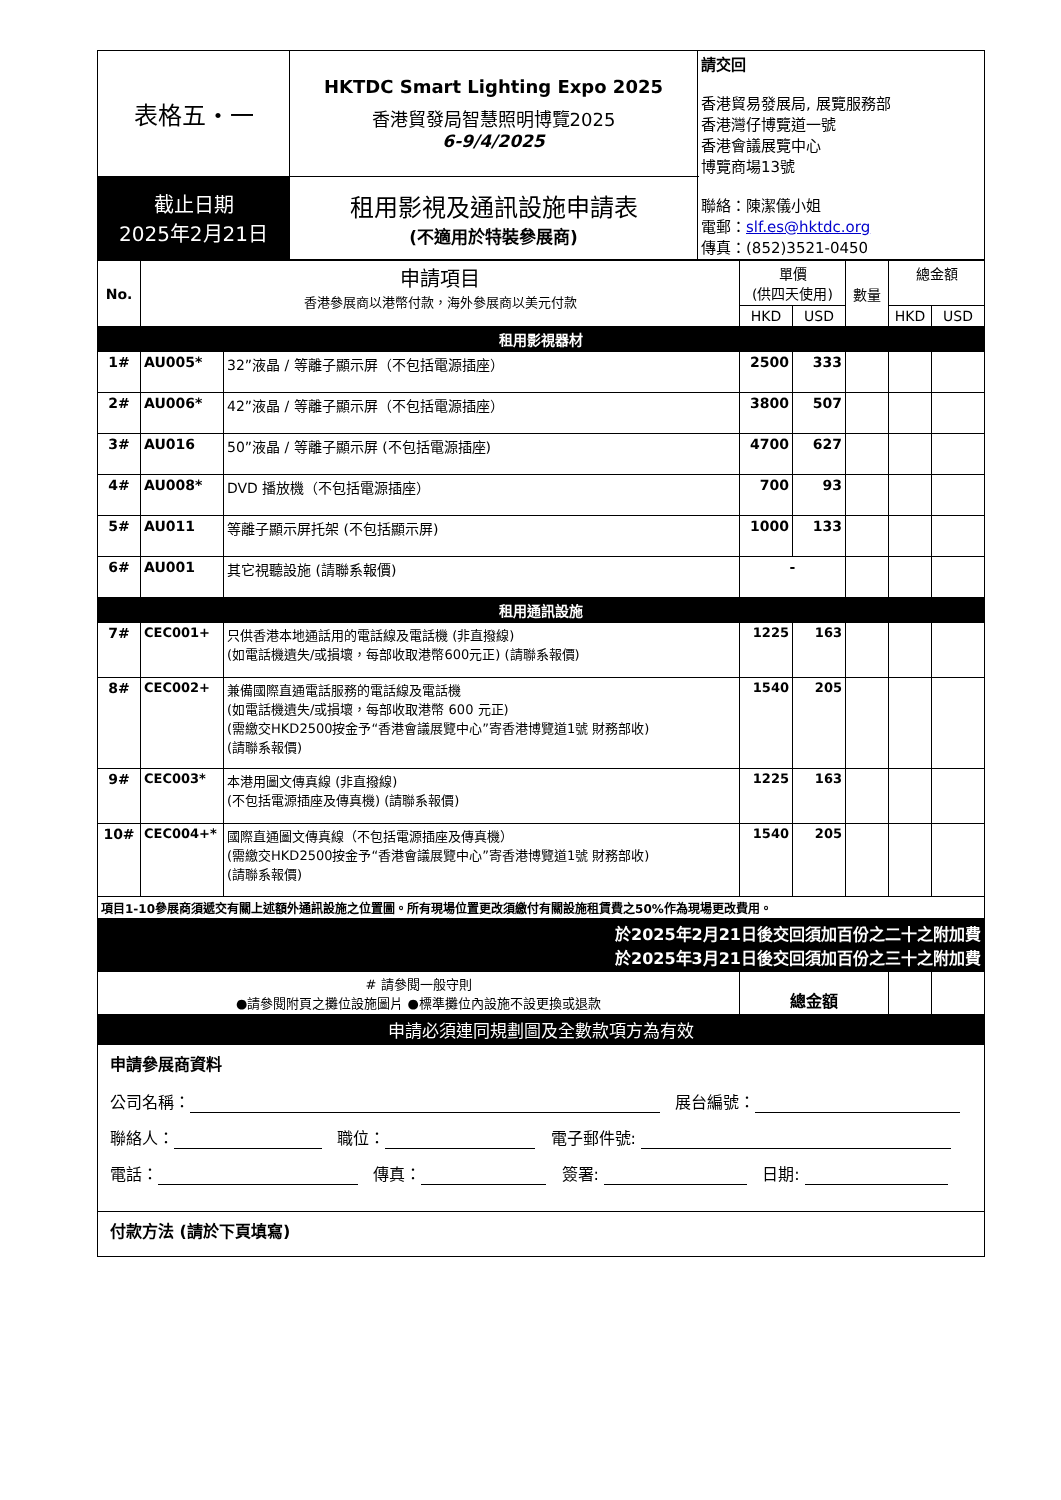| 表格五・一 | HKTDC Smart Lighting Expo 2025 香港貿發局智慧照明博覽2025 6-9/4/2025 | 請交回 香港貿易發展局, 展覽服務部 香港灣仔博覽道一號 香港會議展覽中心 博覽商場13號 聯絡：陳潔儀小姐 電郵： slf.es@hktdc.org 傳真：(852)3521-0450 |
| 截止日期 2025年2月21日 | 租用影視及通訊設施申請表 (不適用於特裝參展商) | |
| No. | 申請項目 香港參展商以港幣付款，海外參展商以美元付款 | | 單價 (供四天使用) | | 數量 | 總金額 | |
| --- | --- | --- | --- | --- | --- | --- | --- |
| | | | HKD | USD | | HKD | USD |
| 租用影視器材 | | | | | | | |
| 1# | AU005* | 32”液晶 / 等離子顯示屏（不包括電源插座） | 2500 | 333 | | | |
| 2# | AU006* | 42”液晶 / 等離子顯示屏（不包括電源插座） | 3800 | 507 | | | |
| 3# | AU016 | 50”液晶 / 等離子顯示屏 (不包括電源插座) | 4700 | 627 | | | |
| 4# | AU008* | DVD 播放機（不包括電源插座） | 700 | 93 | | | |
| 5# | AU011 | 等離子顯示屏托架 (不包括顯示屏) | 1000 | 133 | | | |
| 6# | AU001 | 其它視聽設施 (請聯系報價) | - | | | | |
| 租用通訊設施 | | | | | | | |
| 7# | CEC001+ | 只供香港本地通話用的電話線及電話機 (非直撥線) (如電話機遺失/或損壞，每部收取港幣600元正) (請聯系報價) | 1225 | 163 | | | |
| 8# | CEC002+ | 兼備國際直通電話服務的電話線及電話機 (如電話機遺失/或損壞，每部收取港幣 600 元正) (需繳交HKD2500按金予“香港會議展覽中心”寄香港博覽道1號 財務部收) (請聯系報價) | 1540 | 205 | | | |
| 9# | CEC003* | 本港用圖文傳真線 (非直撥線) (不包括電源插座及傳真機) (請聯系報價) | 1225 | 163 | | | |
| 10# | CEC004+* | 國際直通圖文傳真線（不包括電源插座及傳真機） (需繳交HKD2500按金予“香港會議展覽中心”寄香港博覽道1號 財務部收) (請聯系報價) | 1540 | 205 | | | |
| 項目1-10參展商須遞交有關上述額外通訊設施之位置圖。所有現場位置更改須繳付有關設施租賃費之50%作為現場更改費用。 | | | | | | | |
| 於2025年2月21日後交回須加百份之二十之附加費 於2025年3月21日後交回須加百份之三十之附加費 | | | | | | | |
| # 請參閱一般守則 ●請參閱附頁之攤位設施圖片 ●標準攤位內設施不設更換或退款 | | | 總金額 | | | | |
| 申請必須連同規劃圖及全數款項方為有效 | | | | | | | |
申請參展商資料
公司名稱： 展台編號：
聯絡人： 職位： 電子郵件號:
電話： 傳真： 簽署: 日期:
付款方法 (請於下頁填寫)